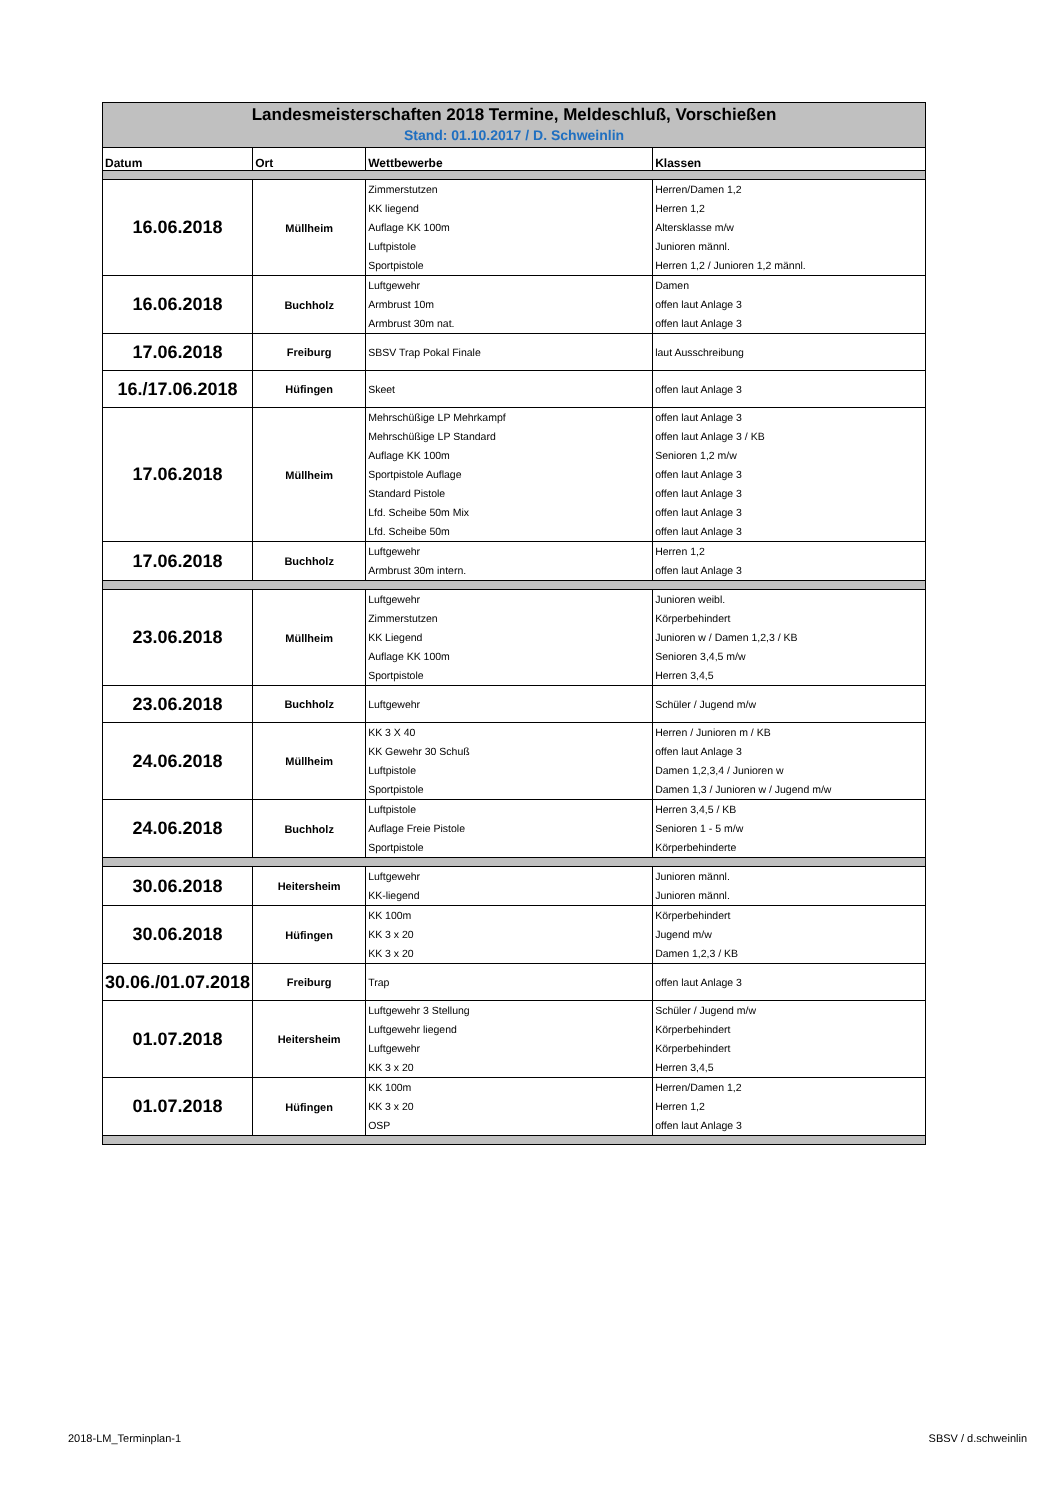| Landesmeisterschaften 2018 Termine, Meldeschluß, Vorschießen Stand: 01.10.2017 / D. Schweinlin | | | |
| Datum | Ort | Wettbewerbe | Klassen |
| 16.06.2018 | Müllheim | Zimmerstutzen KK liegend Auflage KK 100m Luftpistole Sportpistole | Herren/Damen 1,2 Herren 1,2 Altersklasse m/w Junioren männl. Herren 1,2 / Junioren 1,2 männl. |
| 16.06.2018 | Buchholz | Luftgewehr Armbrust 10m Armbrust 30m nat. | Damen offen laut Anlage 3 offen laut Anlage 3 |
| 17.06.2018 | Freiburg | SBSV Trap Pokal Finale | laut Ausschreibung |
| 16./17.06.2018 | Hüfingen | Skeet | offen laut Anlage 3 |
| 17.06.2018 | Müllheim | Mehrschüßige LP Mehrkampf Mehrschüßige LP Standard Auflage KK 100m Sportpistole Auflage Standard Pistole Lfd. Scheibe 50m Mix Lfd. Scheibe 50m | offen laut Anlage 3 offen laut Anlage 3 / KB Senioren 1,2 m/w offen laut Anlage 3 offen laut Anlage 3 offen laut Anlage 3 offen laut Anlage 3 |
| 17.06.2018 | Buchholz | Luftgewehr Armbrust 30m intern. | Herren 1,2 offen laut Anlage 3 |
| 23.06.2018 | Müllheim | Luftgewehr Zimmerstutzen KK Liegend Auflage KK 100m Sportpistole | Junioren weibl. Körperbehindert Junioren w / Damen 1,2,3 / KB Senioren 3,4,5 m/w Herren 3,4,5 |
| 23.06.2018 | Buchholz | Luftgewehr | Schüler / Jugend m/w |
| 24.06.2018 | Müllheim | KK 3 X 40 KK Gewehr 30 Schuß Luftpistole Sportpistole | Herren / Junioren m / KB offen laut Anlage 3 Damen 1,2,3,4 / Junioren w Damen 1,3 / Junioren w / Jugend m/w |
| 24.06.2018 | Buchholz | Luftpistole Auflage Freie Pistole Sportpistole | Herren 3,4,5 / KB Senioren 1 - 5 m/w Körperbehinderte |
| 30.06.2018 | Heitersheim | Luftgewehr KK-liegend | Junioren männl. Junioren männl. |
| 30.06.2018 | Hüfingen | KK 100m KK 3 x 20 KK 3 x 20 | Körperbehindert Jugend m/w Damen 1,2,3 / KB |
| 30.06./01.07.2018 | Freiburg | Trap | offen laut Anlage 3 |
| 01.07.2018 | Heitersheim | Luftgewehr 3 Stellung Luftgewehr liegend Luftgewehr KK 3 x 20 | Schüler / Jugend m/w Körperbehindert Körperbehindert Herren 3,4,5 |
| 01.07.2018 | Hüfingen | KK 100m KK 3 x 20 OSP | Herren/Damen 1,2 Herren 1,2 offen laut Anlage 3 |
2018-LM_Terminplan-1 SBSV / d.schweinlin